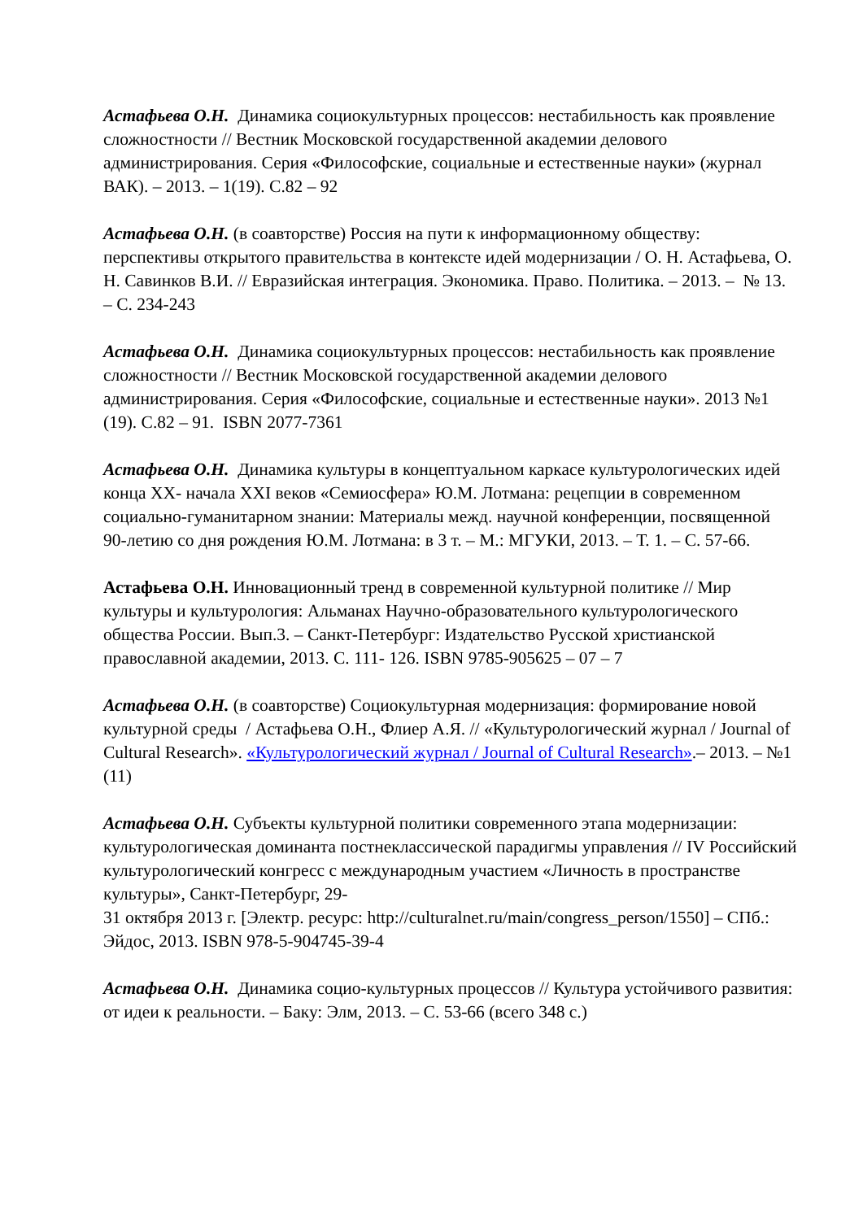Астафьева О.Н. Динамика социокультурных процессов: нестабильность как проявление сложностности // Вестник Московской государственной академии делового администрирования. Серия «Философские, социальные и естественные науки» (журнал ВАК). – 2013. – 1(19). С.82 – 92
Астафьева О.Н. (в соавторстве) Россия на пути к информационному обществу: перспективы открытого правительства в контексте идей модернизации / О. Н. Астафьева, О. Н. Савинков В.И. // Евразийская интеграция. Экономика. Право. Политика. – 2013. – № 13. – С. 234-243
Астафьева О.Н. Динамика социокультурных процессов: нестабильность как проявление сложностности // Вестник Московской государственной академии делового администрирования. Серия «Философские, социальные и естественные науки». 2013 №1 (19). С.82 – 91. ISBN 2077-7361
Астафьева О.Н. Динамика культуры в концептуальном каркасе культурологических идей конца XX- начала XXI веков «Семиосфера» Ю.М. Лотмана: рецепции в современном социально-гуманитарном знании: Материалы межд. научной конференции, посвященной 90-летию со дня рождения Ю.М. Лотмана: в 3 т. – М.: МГУКИ, 2013. – Т. 1. – С. 57-66.
Астафьева О.Н. Инновационный тренд в современной культурной политике // Мир культуры и культурология: Альманах Научно-образовательного культурологического общества России. Вып.3. – Санкт-Петербург: Издательство Русской христианской православной академии, 2013. С. 111- 126. ISBN 9785-905625 – 07 – 7
Астафьева О.Н. (в соавторстве) Социокультурная модернизация: формирование новой культурной среды / Астафьева О.Н., Флиер А.Я. // «Культурологический журнал / Journal of Cultural Research». «Культурологический журнал / Journal of Cultural Research».– 2013. – №1 (11)
Астафьева О.Н. Субъекты культурной политики современного этапа модернизации: культурологическая доминанта постнеклассической парадигмы управления // IV Российский культурологический конгресс с международным участием «Личность в пространстве культуры», Санкт-Петербург, 29-
31 октября 2013 г. [Электр. ресурс: http://culturalnet.ru/main/congress_person/1550] – СПб.: Эйдос, 2013. ISBN 978-5-904745-39-4
Астафьева О.Н. Динамика социо-культурных процессов // Культура устойчивого развития: от идеи к реальности. – Баку: Элм, 2013. – С. 53-66 (всего 348 с.)